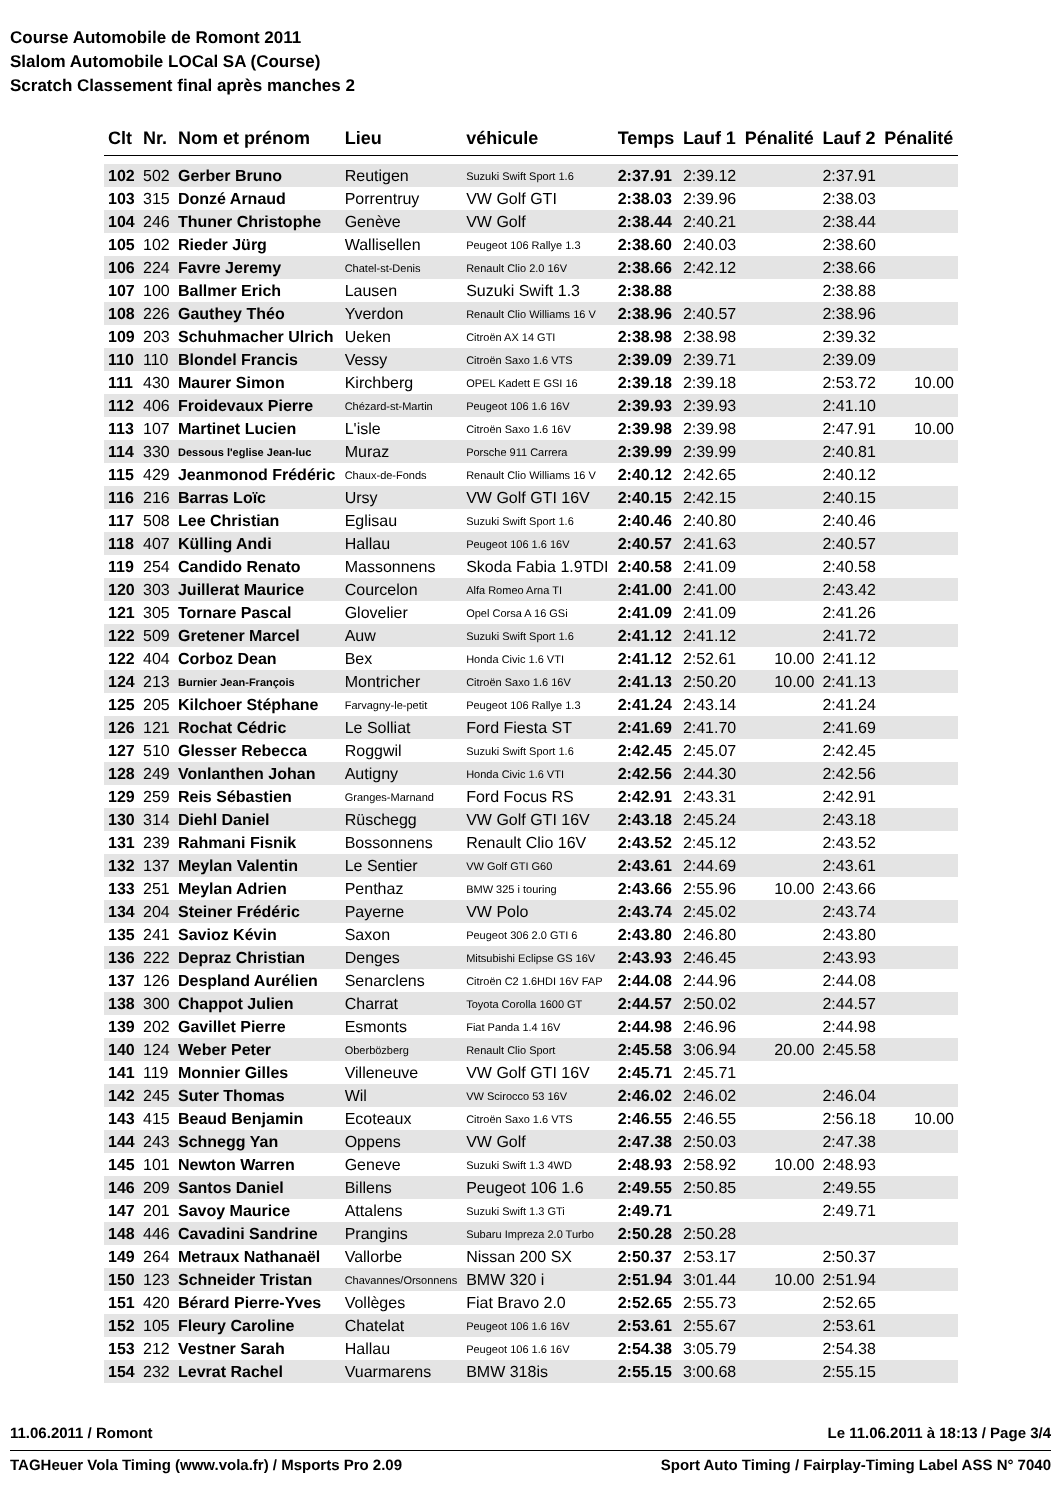Course Automobile de Romont 2011
Slalom Automobile LOCal SA (Course)
Scratch Classement final après manches 2
| Clt | Nr. | Nom et prénom | Lieu | véhicule | Temps | Lauf 1 | Pénalité | Lauf 2 | Pénalité |
| --- | --- | --- | --- | --- | --- | --- | --- | --- | --- |
| 102 | 502 | Gerber Bruno | Reutigen | Suzuki Swift Sport 1.6 | 2:37.91 | 2:39.12 | | 2:37.91 | |
| 103 | 315 | Donzé Arnaud | Porrentruy | VW Golf GTI | 2:38.03 | 2:39.96 | | 2:38.03 | |
| 104 | 246 | Thuner Christophe | Genève | VW Golf | 2:38.44 | 2:40.21 | | 2:38.44 | |
| 105 | 102 | Rieder Jürg | Wallisellen | Peugeot 106 Rallye 1.3 | 2:38.60 | 2:40.03 | | 2:38.60 | |
| 106 | 224 | Favre Jeremy | Chatel-st-Denis | Renault Clio 2.0 16V | 2:38.66 | 2:42.12 | | 2:38.66 | |
| 107 | 100 | Ballmer Erich | Lausen | Suzuki Swift 1.3 | 2:38.88 | | | 2:38.88 | |
| 108 | 226 | Gauthey Théo | Yverdon | Renault Clio Williams 16 V | 2:38.96 | 2:40.57 | | 2:38.96 | |
| 109 | 203 | Schuhmacher Ulrich | Ueken | Citroën AX 14 GTI | 2:38.98 | 2:38.98 | | 2:39.32 | |
| 110 | 110 | Blondel Francis | Vessy | Citroën Saxo 1.6 VTS | 2:39.09 | 2:39.71 | | 2:39.09 | |
| 111 | 430 | Maurer Simon | Kirchberg | OPEL Kadett E GSI 16 | 2:39.18 | 2:39.18 | | 2:53.72 | 10.00 |
| 112 | 406 | Froidevaux Pierre | Chézard-st-Martin | Peugeot 106 1.6 16V | 2:39.93 | 2:39.93 | | 2:41.10 | |
| 113 | 107 | Martinet Lucien | L'isle | Citroën Saxo 1.6 16V | 2:39.98 | 2:39.98 | | 2:47.91 | 10.00 |
| 114 | 330 | Dessous l'eglise Jean-luc | Muraz | Porsche 911 Carrera | 2:39.99 | 2:39.99 | | 2:40.81 | |
| 115 | 429 | Jeanmonod Frédéric | Chaux-de-Fonds | Renault Clio Williams 16 V | 2:40.12 | 2:42.65 | | 2:40.12 | |
| 116 | 216 | Barras Loïc | Ursy | VW Golf GTI 16V | 2:40.15 | 2:42.15 | | 2:40.15 | |
| 117 | 508 | Lee Christian | Eglisau | Suzuki Swift Sport 1.6 | 2:40.46 | 2:40.80 | | 2:40.46 | |
| 118 | 407 | Külling Andi | Hallau | Peugeot 106 1.6 16V | 2:40.57 | 2:41.63 | | 2:40.57 | |
| 119 | 254 | Candido Renato | Massonnens | Skoda Fabia 1.9TDI | 2:40.58 | 2:41.09 | | 2:40.58 | |
| 120 | 303 | Juillerat Maurice | Courcelon | Alfa Romeo Arna TI | 2:41.00 | 2:41.00 | | 2:43.42 | |
| 121 | 305 | Tornare Pascal | Glovelier | Opel Corsa A 16 GSi | 2:41.09 | 2:41.09 | | 2:41.26 | |
| 122 | 509 | Gretener Marcel | Auw | Suzuki Swift Sport 1.6 | 2:41.12 | 2:41.12 | | 2:41.72 | |
| 122 | 404 | Corboz Dean | Bex | Honda Civic 1.6 VTI | 2:41.12 | 2:52.61 | 10.00 | 2:41.12 | |
| 124 | 213 | Burnier Jean-François | Montricher | Citroën Saxo 1.6 16V | 2:41.13 | 2:50.20 | 10.00 | 2:41.13 | |
| 125 | 205 | Kilchoer Stéphane | Farvagny-le-petit | Peugeot 106 Rallye 1.3 | 2:41.24 | 2:43.14 | | 2:41.24 | |
| 126 | 121 | Rochat Cédric | Le Solliat | Ford Fiesta ST | 2:41.69 | 2:41.70 | | 2:41.69 | |
| 127 | 510 | Glesser Rebecca | Roggwil | Suzuki Swift Sport 1.6 | 2:42.45 | 2:45.07 | | 2:42.45 | |
| 128 | 249 | Vonlanthen Johan | Autigny | Honda Civic 1.6 VTI | 2:42.56 | 2:44.30 | | 2:42.56 | |
| 129 | 259 | Reis Sébastien | Granges-Marnand | Ford Focus RS | 2:42.91 | 2:43.31 | | 2:42.91 | |
| 130 | 314 | Diehl Daniel | Rüschegg | VW Golf GTI 16V | 2:43.18 | 2:45.24 | | 2:43.18 | |
| 131 | 239 | Rahmani Fisnik | Bossonnens | Renault Clio 16V | 2:43.52 | 2:45.12 | | 2:43.52 | |
| 132 | 137 | Meylan Valentin | Le Sentier | VW Golf GTI G60 | 2:43.61 | 2:44.69 | | 2:43.61 | |
| 133 | 251 | Meylan Adrien | Penthaz | BMW 325 i touring | 2:43.66 | 2:55.96 | 10.00 | 2:43.66 | |
| 134 | 204 | Steiner Frédéric | Payerne | VW Polo | 2:43.74 | 2:45.02 | | 2:43.74 | |
| 135 | 241 | Savioz Kévin | Saxon | Peugeot 306 2.0 GTI 6 | 2:43.80 | 2:46.80 | | 2:43.80 | |
| 136 | 222 | Depraz Christian | Denges | Mitsubishi Eclipse GS 16V | 2:43.93 | 2:46.45 | | 2:43.93 | |
| 137 | 126 | Despland Aurélien | Senarclens | Citroën C2 1.6HDI 16V FAP | 2:44.08 | 2:44.96 | | 2:44.08 | |
| 138 | 300 | Chappot Julien | Charrat | Toyota Corolla 1600 GT | 2:44.57 | 2:50.02 | | 2:44.57 | |
| 139 | 202 | Gavillet Pierre | Esmonts | Fiat Panda 1.4 16V | 2:44.98 | 2:46.96 | | 2:44.98 | |
| 140 | 124 | Weber Peter | Oberbözberg | Renault Clio Sport | 2:45.58 | 3:06.94 | 20.00 | 2:45.58 | |
| 141 | 119 | Monnier Gilles | Villeneuve | VW Golf GTI 16V | 2:45.71 | 2:45.71 | | | |
| 142 | 245 | Suter Thomas | Wil | VW Scirocco 53 16V | 2:46.02 | 2:46.02 | | 2:46.04 | |
| 143 | 415 | Beaud Benjamin | Ecoteaux | Citroën Saxo 1.6 VTS | 2:46.55 | 2:46.55 | | 2:56.18 | 10.00 |
| 144 | 243 | Schnegg Yan | Oppens | VW Golf | 2:47.38 | 2:50.03 | | 2:47.38 | |
| 145 | 101 | Newton Warren | Geneve | Suzuki Swift 1.3 4WD | 2:48.93 | 2:58.92 | 10.00 | 2:48.93 | |
| 146 | 209 | Santos Daniel | Billens | Peugeot 106 1.6 | 2:49.55 | 2:50.85 | | 2:49.55 | |
| 147 | 201 | Savoy Maurice | Attalens | Suzuki Swift 1.3 GTi | 2:49.71 | | | 2:49.71 | |
| 148 | 446 | Cavadini Sandrine | Prangins | Subaru Impreza 2.0 Turbo | 2:50.28 | 2:50.28 | | | |
| 149 | 264 | Metraux Nathanaël | Vallorbe | Nissan 200 SX | 2:50.37 | 2:53.17 | | 2:50.37 | |
| 150 | 123 | Schneider Tristan | Chavannes/Orsonnens | BMW 320 i | 2:51.94 | 3:01.44 | 10.00 | 2:51.94 | |
| 151 | 420 | Bérard Pierre-Yves | Vollèges | Fiat Bravo 2.0 | 2:52.65 | 2:55.73 | | 2:52.65 | |
| 152 | 105 | Fleury Caroline | Chatelat | Peugeot 106 1.6 16V | 2:53.61 | 2:55.67 | | 2:53.61 | |
| 153 | 212 | Vestner Sarah | Hallau | Peugeot 106 1.6 16V | 2:54.38 | 3:05.79 | | 2:54.38 | |
| 154 | 232 | Levrat Rachel | Vuarmarens | BMW 318is | 2:55.15 | 3:00.68 | | 2:55.15 | |
11.06.2011 / Romont Le 11.06.2011 à 18:13 / Page 3/4
TAGHeuer Vola Timing (www.vola.fr) / Msports Pro 2.09 Sport Auto Timing / Fairplay-Timing Label ASS N° 7040